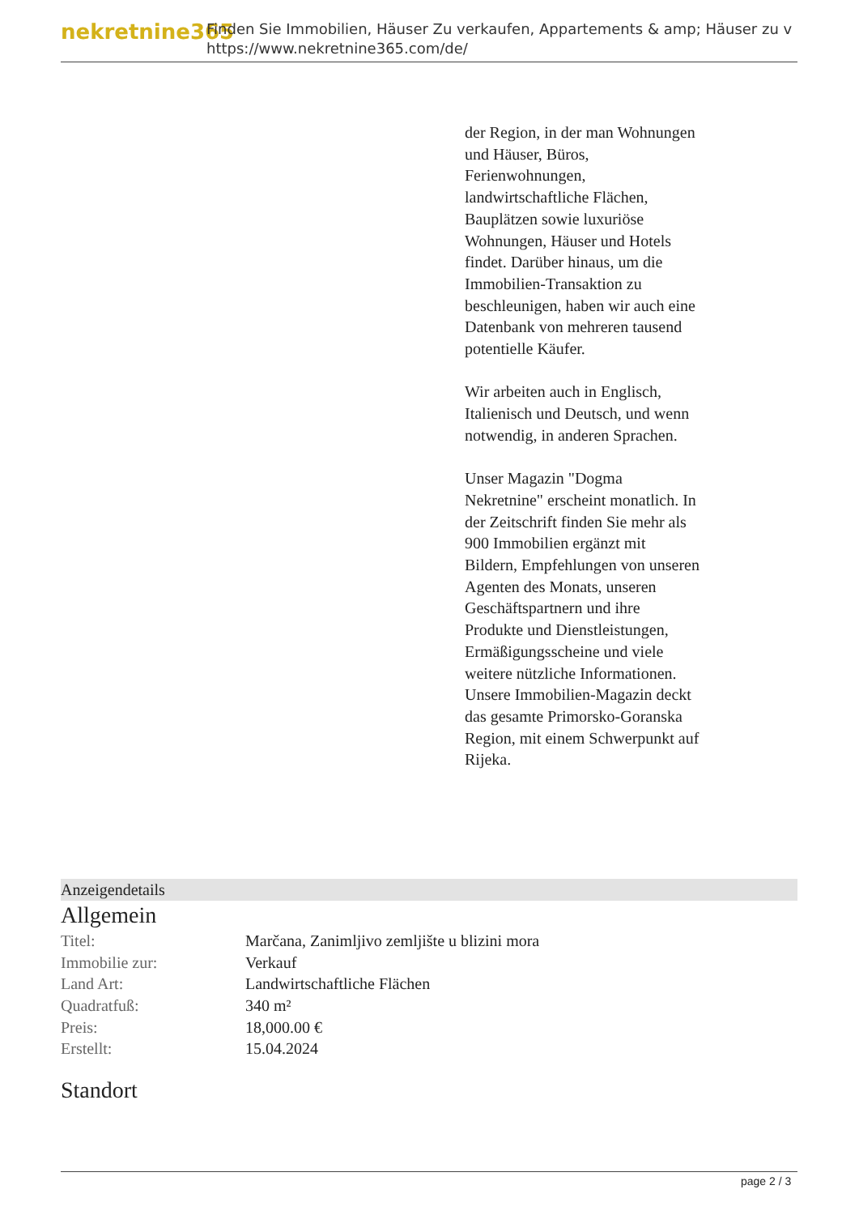nekretnine365
Finden Sie Immobilien, Häuser Zu verkaufen, Appartements & amp; Häuser zu v
https://www.nekretnine365.com/de/
der Region, in der man Wohnungen und Häuser, Büros, Ferienwohnungen, landwirtschaftliche Flächen, Bauplätzen sowie luxuriöse Wohnungen, Häuser und Hotels findet. Darüber hinaus, um die Immobilien-Transaktion zu beschleunigen, haben wir auch eine Datenbank von mehreren tausend potentielle Käufer.
Wir arbeiten auch in Englisch, Italienisch und Deutsch, und wenn notwendig, in anderen Sprachen.
Unser Magazin "Dogma Nekretnine" erscheint monatlich. In der Zeitschrift finden Sie mehr als 900 Immobilien ergänzt mit Bildern, Empfehlungen von unseren Agenten des Monats, unseren Geschäftspartnern und ihre Produkte und Dienstleistungen, Ermäßigungsscheine und viele weitere nützliche Informationen. Unsere Immobilien-Magazin deckt das gesamte Primorsko-Goranska Region, mit einem Schwerpunkt auf Rijeka.
Anzeigendetails
Allgemein
| Titel: | Marčana, Zanimljivo zemljište u blizini mora |
| Immobilie zur: | Verkauf |
| Land Art: | Landwirtschaftliche Flächen |
| Quadratfuß: | 340 m² |
| Preis: | 18,000.00 € |
| Erstellt: | 15.04.2024 |
Standort
page 2 / 3